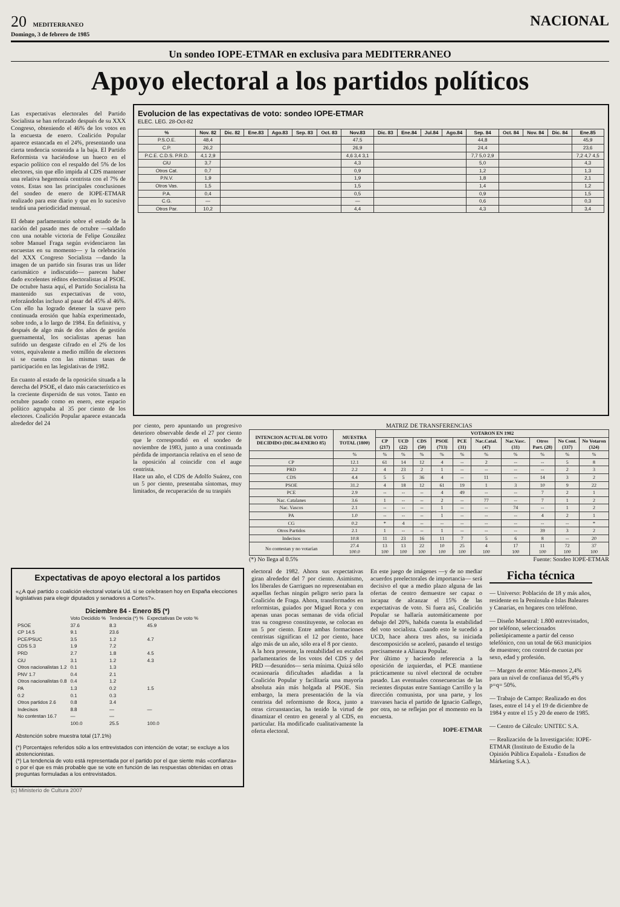20 MEDITERRANEO
Domingo, 3 de febrero de 1985
NACIONAL
Un sondeo IOPE-ETMAR en exclusiva para MEDITERRANEO
Apoyo electoral a los partidos políticos
Las expectativas electorales del Partido Socialista se han reforzado después de su XXX Congreso, obteniendo el 46% de los votos en la encuesta de enero. Coalición Popular aparece estancada en el 24%, presentando una cierta tendencia sostenida a la baja. El Partido Reformista va haciéndose un hueco en el espacio político con el respaldo del 5% de los electores, sin que ello impida al CDS mantener una relativa hegemonía centrista con el 7% de votos. Estas son las principales conclusiones del sondeo de enero de IOPE-ETMAR realizado para este diario y que en lo sucesivo tendrá una periodicidad mensual.
El debate parlamentario sobre el estado de la nación del pasado mes de octubre —saldado con una notable victoria de Felipe González sobre Manuel Fraga según evidenciaron las encuestas en su momento— y la celebración del XXX Congreso Socialista —dando la imagen de un partido sin fisuras tras un líder carismático e indiscutido— parecen haber dado excelentes réditos electoralistas al PSOE. De octubre hasta aquí, el Partido Socialista ha mantenido sus expectativas de voto, reforzándolas incluso al pasar del 45% al 46%. Con ello ha logrado detener la suave pero continuada erosión que había experimentado, sobre todo, a lo largo de 1984. En definitiva, y después de algo más de dos años de gestión guernamental, los socialistas apenas han sufrido un desgaste cifrado en el 2% de los votos, equivalente a medio millón de electores si se cuenta con las mismas tasas de participación en las legislativas de 1982.
En cuanto al estado de la oposición situada a la derecha del PSOE, el dato más característico es la creciente dispersidn de sus votos. Tanto en octubre pasado como en enero, este espacio político agrupaba al 35 por ciento de los electores. Coalición Popular aparece estancada alrededor del 24
Evolucion de las expectativas de voto: sondeo IOPE-ETMAR
ELEC. LEG. 28-Oct-82
| % | Nov. 82 | Dic. 82 | Ene.83 | Ago.83 | Sep. 83 | Oct. 83 | Nov.83 | Dic. 83 | Ene.84 | Jul.84 | Ago.84 | Sep. 84 | Oct. 84 | Nov. 84 | Dic. 84 | Ene.85 |
| --- | --- | --- | --- | --- | --- | --- | --- | --- | --- | --- | --- | --- | --- | --- | --- | --- |
| P.S.O.E. | 48,4 | | | | | | 47,5 | | | | | 44,8 | | | | 45,9 |
| C.P. | 26,2 | | | | | | 26,9 | | | | | 24,4 | | | | 23,6 |
| P.C.E. C.D.S. P.R.D. | 4,1 2,9 | | | | | | 4,6 3,4 3,1 | | | | | 7,7 5,0 2,9 | | | | 7,2 4,7 4,5 |
| CiU | 3,7 | | | | | | 4,3 | | | | | 5,0 | | | | 4,3 |
| Otros Cat. | 0,7 | | | | | | 0,9 | | | | | 1,2 | | | | 1,3 |
| P.N.V. | 1,9 | | | | | | 1,9 | | | | | 1,8 | | | | 2,1 |
| Otros Vas. | 1,5 | | | | | | 1,5 | | | | | 1,4 | | | | 1,2 |
| P.A. | 0,4 | | | | | | 0,5 | | | | | 0,9 | | | | 1,5 |
| C.G. | — | | | | | | — | | | | | 0,6 | | | | 0,3 |
| Otros Par. | 10,2 | | | | | | 4,4 | | | | | 4,3 | | | | 3,4 |
por ciento, pero apuntando un progresivo deterioro observable desde el 27 por ciento que le correspondió en el sondeo de noviembre de 1983, junto a una continuada pérdida de importancia relativa en el seno de la oposición al coincidir con el auge centrista.
Hace un año, el CDS de Adolfo Suárez, con un 5 por ciento, presentaba síntomas, muy limitados, de recuperación de su traspiés
MATRIZ DE TRANSFERENCIAS
| INTENCION ACTUAL DE VOTO DECIDIDO (DIC.84-ENERO 85) | MUESTRA TOTAL (1800) | VOTARON EN 1982 | | | | | | | | | |
| --- | --- | --- | --- | --- | --- | --- | --- | --- | --- | --- | --- |
| | | CP (217) | UCD (22) | CDS (50) | PSOE (713) | PCE (31) | Nac.Catal. (47) | Nac.Vasc. (31) | Otros Part. (28) | No Cont. (337) | No Votaron (324) |
| | % | % | % | % | % | % | % | % | % | % | % |
| CP | 12.1 | 61 | 14 | 12 | 4 | -- | 2 | -- | -- | 5 | 8 |
| PRD | 2.2 | 4 | 23 | 2 | 1 | -- | -- | -- | -- | 2 | 3 |
| CDS | 4.4 | 5 | 5 | 36 | 4 | -- | 11 | -- | 14 | 3 | 2 |
| PSOE | 31.2 | 4 | 18 | 12 | 61 | 19 | 1 | 3 | 10 | 9 | 22 |
| PCE | 2.9 | -- | -- | -- | 4 | 49 | -- | -- | 7 | 2 | 1 |
| Nac. Catalanes | 3.6 | 1 | -- | -- | 2 | -- | 77 | -- | 7 | 1 | 2 |
| Nac. Vascos | 2.1 | -- | -- | -- | 1 | -- | -- | 74 | -- | 1 | 2 |
| PA | 1.0 | -- | -- | -- | 1 | -- | -- | -- | 4 | 2 | 1 |
| CG | 0.2 | * | 4 | -- | -- | -- | -- | -- | -- | -- | * |
| Otros Partidos | 2.1 | 1 | -- | -- | 1 | -- | -- | -- | 39 | 3 | 2 |
| Indecisos | 10.8 | 11 | 23 | 16 | 11 | 7 | 5 | 6 | 8 | -- | 20 |
| No contestan y no votarían | 27.4 100.0 | 13 100 | 13 100 | 22 100 | 10 100 | 25 100 | 4 100 | 17 100 | 11 100 | 72 100 | 37 100 |
(*) No llega al 0.5% Fuente: Sondeo IOPE-ETMAR
Expectativas de apoyo electoral a los partidos
«¿A qué partido o coalición electoral votaría Ud. si se celebrasen hoy en España elecciones legislativas para elegir diputados y senadores a Cortes?».
Diciembre 84 - Enero 85 (*)
| | Voto Decidido % | Tendencia (*) % | Expectativas De voto % |
| PSOE | 37.6 | 8.3 | 45.9 |
| CP 14.5 | 9.1 | 23.6 | |
| PCE/PSUC | 3.5 | 1.2 | 4.7 |
| CDS 5.3 | 1.9 | 7.2 | |
| PRD | 2.7 | 1.8 | 4.5 |
| CiU | 3.1 | 1.2 | 4.3 |
| Otros nacionalistas 1.2 | 0.1 | 1.3 | |
| PNV 1.7 | 0.4 | 2.1 | |
| Otros nacionalistas 0.8 | 0.4 | 1.2 | |
| PA | 1.3 | 0.2 | 1.5 |
| 0.2 | 0.1 | 0.3 | |
| Otros partidos 2.6 | 0.8 | 3.4 | |
| Indecisos | 8.8 | — | — |
| No contestan 16.7 | — | — | |
| | 100.0 | 25.5 | 100.0 |
Abstención sobre muestra total (17.1%)
(*) Porcentajes referidos sólo a los entrevistados con intención de votar; se excluye a los abstencionistas.
(*) La tendencia de voto está representada por el partido por el que siente más «confianza» o por el que es más probable que se vote en función de las respuestas obtenidas en otras preguntas formuladas a los entrevistados.
electoral de 1982. Ahora sus expectativas giran alrededor del 7 por ciento. Asimismo, los liberales de Garrigues no representaban en aquellas fechas ningún peligro serio para la Coalición de Fraga. Ahora, transformados en reformistas, guiados por Miguel Roca y con apenas unas pocas semanas de vida oficial tras su congreso constituyente, se colocan en un 5 por ciento. Entre ambas formaciones centristas significan el 12 por ciento, hace algo más de un año, sólo era el 8 por ciento.
A la hora presente, la rentabilidad en escaños parlamentarios de los votos del CDS y del PRD —desunidos— seria mínima. Quizá sólo ocasionaría dificultades añadidas a la Coalición Popular y facilitaría una mayoría absoluta aún más holgada al PSOE. Sin embargo, la mera presentación de la vía centrista del reformismo de Roca, junto a otras circunstancias, ha tenido la virtud de dinamizar el centro en general y al CDS, en particular. Ha modificado cualitativamente la oferta electoral.
En este juego de imágenes —y de no mediar acuerdos preelectorales de importancia— será decisivo el que a medio plazo alguna de las ofertas de centro demuestre ser capaz o incapaz de alcanzar el 15% de las expectativas de voto. Si fuera así, Coalición Popular se hallaría automáticamente por debajo del 20%, habida cuenta la estabilidad del voto socialista. Cuando esto le sucedió a UCD, hace ahora tres años, su iniciada descomposición se aceleró, pasando el testigo precisamente a Alianza Popular.
Por último y haciendo referencia a la oposición de izquierdas, el PCE mantiene prácticamente su nivel electoral de octubre pasado. Las eventuales consecuencias de las recientes disputas entre Santiago Carrillo y la dirección comunista, por una parte, y los trasvases hacia el partido de Ignacio Gallego, por otra, no se reflejan por el momento en la encuesta.
IOPE-ETMAR
Ficha técnica
— Universo: Población de 18 y más años, residente en la Península e Islas Baleares y Canarias, en hogares con teléfono.
— Diseño Muestral: 1.800 entrevistados, por teléfono, seleccionados polietápicamente a partir del censo telefónico, con un total de 663 municipios de muestreo; con control de cuotas por sexo, edad y profesión.
— Margen de error: Más-menos 2,4% para un nivel de confianza del 95,4% y p=q= 50%.
— Trabajo de Campo: Realizado en dos fases, entre el 14 y el 19 de diciembre de 1984 y entre el 15 y 20 de enero de 1985.
— Centro de Cálculo: UNITEC S.A.
— Realización de la Investigación: IOPE-ETMAR (Instituto de Estudio de la Opinión Pública Española - Estudios de Márketing S.A.).
(c) Ministerio de Cultura 2007